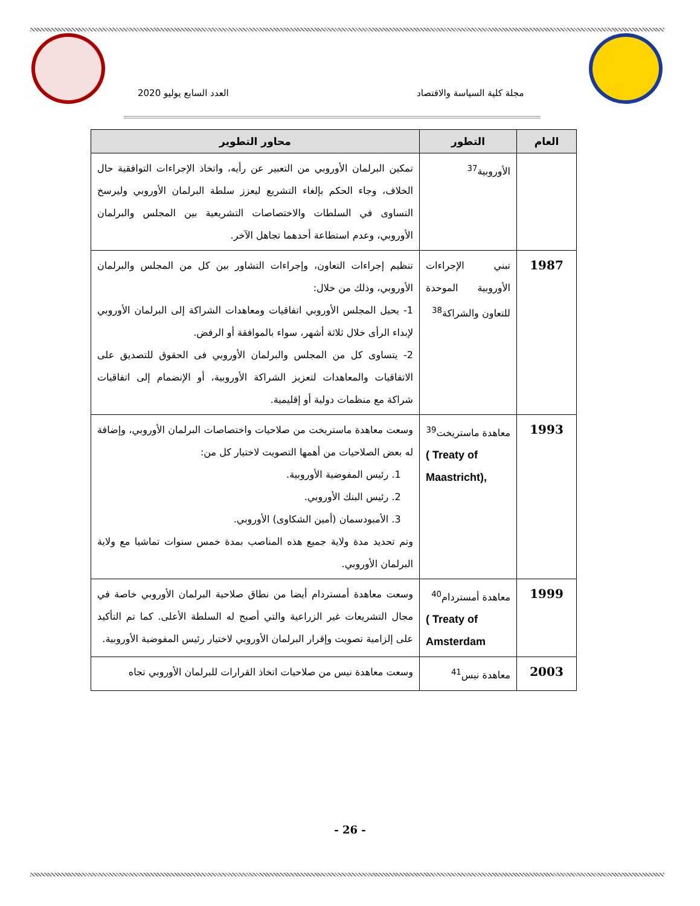مجلة كلية السياسة والاقتصاد
العدد السابع يوليو 2020
| العام | التطور | محاور التطوير |
| --- | --- | --- |
| | الأوروبية<sup>37</sup> | تمكين البرلمان الأوروبي من التعبير عن رأيه، واتخاذ الإجراءات التوافقية حال الخلاف، وجاء الحكم بإلغاء التشريع ليعزز سلطة البرلمان الأوروبي وليرسخ التساوى في السلطات والاختصاصات التشريعية بين المجلس والبرلمان الأوروبي، وعدم استطاعة أحدهما تجاهل الآخر. |
| 1987 | تبني الإجراءات الأوروبية الموحدة للتعاون والشراكة<sup>38</sup> | تنظيم إجراءات التعاون، وإجراءات التشاور بين كل من المجلس والبرلمان الأوروبي، وذلك من خلال: 1- يحيل المجلس الأوروبي اتفاقيات ومعاهدات الشراكة إلى البرلمان الأوروبي لإبداء الرأى خلال ثلاثة أشهر، سواء بالموافقة أو الرفض. 2- يتساوى كل من المجلس والبرلمان الأوروبي فى الحقوق للتصديق على الاتفاقيات والمعاهدات لتعزيز الشراكة الأوروبية، أو الإنضمام إلى اتفاقيات شراكة مع منظمات دولية أو إقليمية. |
| 1993 | معاهدة ماستريخت<sup>39</sup> ( Treaty of Maastricht), | وسعت معاهدة ماستريخت من صلاحيات واختصاصات البرلمان الأوروبي، وإضافة له بعض الصلاحيات من أهمها التصويت لاختيار كل من: 1. رئيس المفوضية الأوروبية. 2. رئيس البنك الأوروبي. 3. الأمبودسمان (أمين الشكاوى) الأوروبي. وتم تحديد مدة ولاية جميع هذه المناصب بمدة خمس سنوات تماشيا مع ولاية البرلمان الأوروبي. |
| 1999 | معاهدة أمستردام<sup>40</sup> ( Treaty of Amsterdam | وسعت معاهدة أمستردام أيضا من نطاق صلاحية البرلمان الأوروبي خاصة في مجال التشريعات غير الزراعية والتي أصبح له السلطة الأعلى. كما تم التأكيد على إلزامية تصويت وإقرار البرلمان الأوروبي لاختيار رئيس المفوضية الأوروبية. |
| 2003 | معاهدة نيس<sup>41</sup> | وسعت معاهدة نيس من صلاحيات اتخاذ القرارات للبرلمان الأوروبي تجاه |
- 26 -